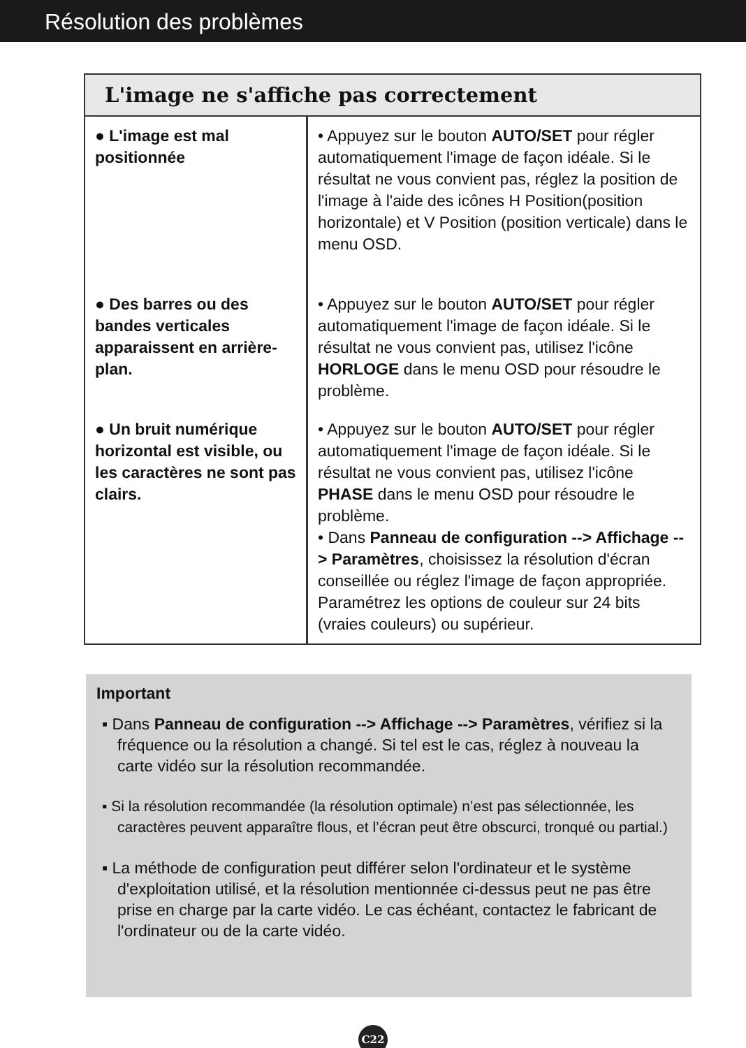Résolution des problèmes
L'image ne s'affiche pas correctement
| ● L'image est mal positionnée | • Appuyez sur le bouton AUTO/SET pour régler automatiquement l'image de façon idéale. Si le résultat ne vous convient pas, réglez la position de l'image à l'aide des icônes H Position(position horizontale) et V Position (position verticale) dans le menu OSD. |
| ● Des barres ou des bandes verticales apparaissent en arrière-plan. | • Appuyez sur le bouton AUTO/SET pour régler automatiquement l'image de façon idéale. Si le résultat ne vous convient pas, utilisez l'icône HORLOGE dans le menu OSD pour résoudre le problème. |
| ● Un bruit numérique horizontal est visible, ou les caractères ne sont pas clairs. | • Appuyez sur le bouton AUTO/SET pour régler automatiquement l'image de façon idéale. Si le résultat ne vous convient pas, utilisez l'icône PHASE dans le menu OSD pour résoudre le problème. • Dans Panneau de configuration --> Affichage --> Paramètres , choisissez la résolution d'écran conseillée ou réglez l'image de façon appropriée. Paramétrez les options de couleur sur 24 bits (vraies couleurs) ou supérieur. |
Important
▪ Dans Panneau de configuration --> Affichage --> Paramètres, vérifiez si la fréquence ou la résolution a changé. Si tel est le cas, réglez à nouveau la carte vidéo sur la résolution recommandée.
▪ Si la résolution recommandée (la résolution optimale) n’est pas sélectionnée, les caractères peuvent apparaître flous, et l’écran peut être obscurci, tronqué ou partial.)
▪ La méthode de configuration peut différer selon l'ordinateur et le système d'exploitation utilisé, et la résolution mentionnée ci-dessus peut ne pas être prise en charge par la carte vidéo. Le cas échéant, contactez le fabricant de l'ordinateur ou de la carte vidéo.
C22